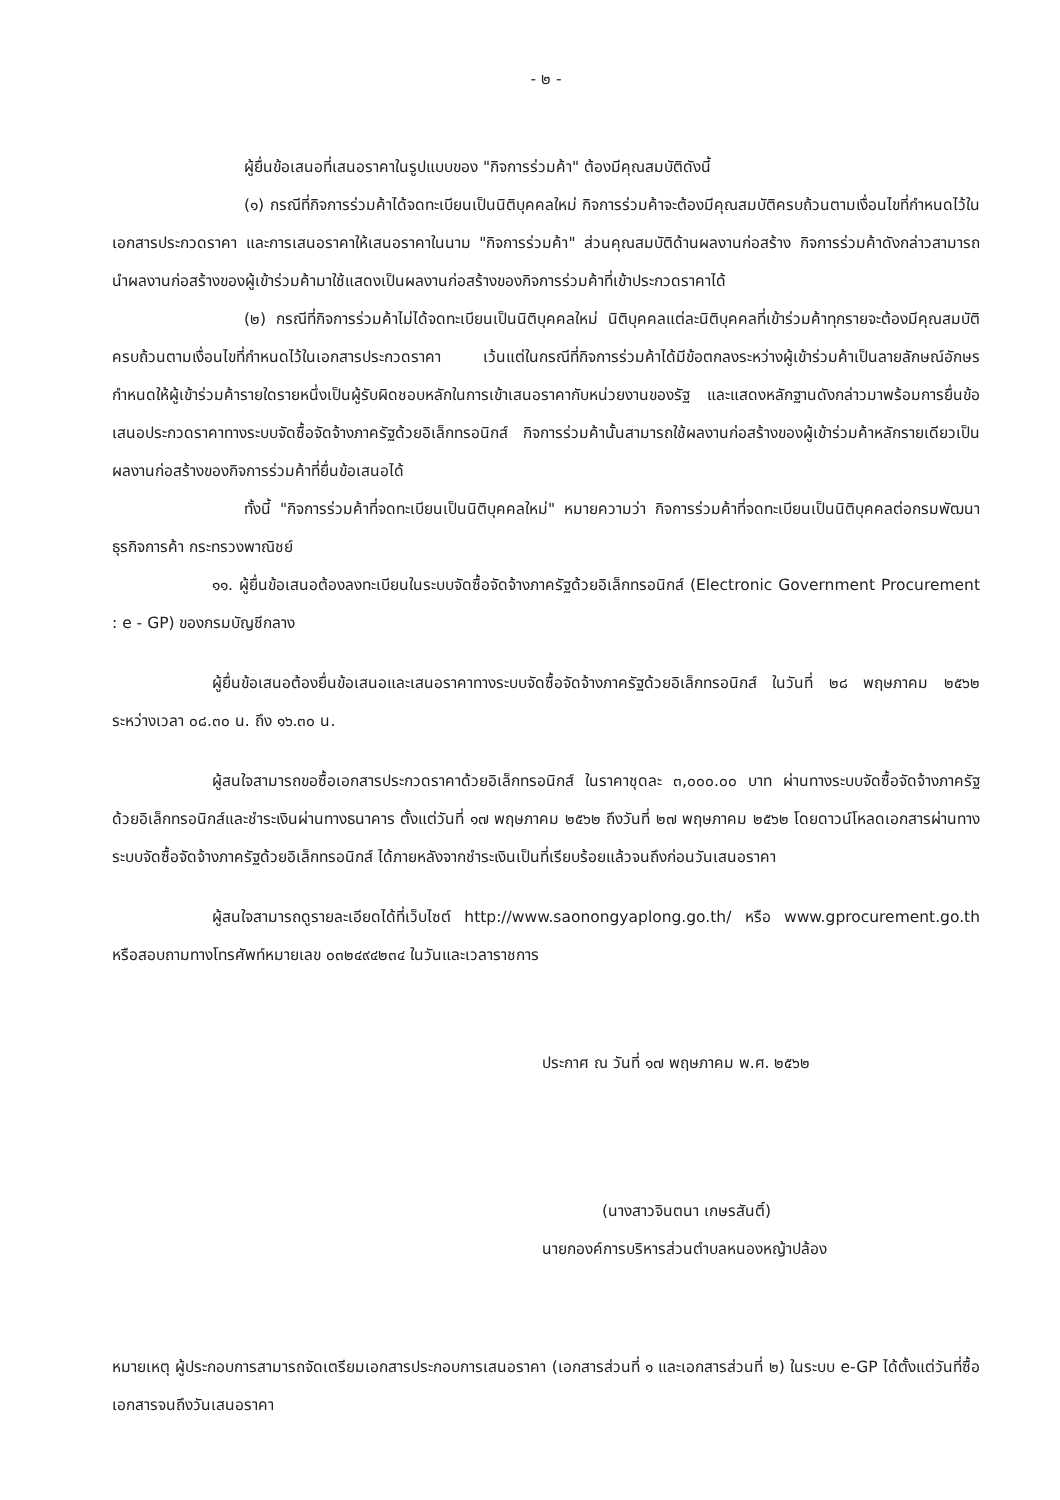- ๒ -
ผู้ยื่นข้อเสนอที่เสนอราคาในรูปแบบของ "กิจการร่วมค้า" ต้องมีคุณสมบัติดังนี้
(๑) กรณีที่กิจการร่วมค้าได้จดทะเบียนเป็นนิติบุคคลใหม่ กิจการร่วมค้าจะต้องมีคุณสมบัติครบถ้วนตามเงื่อนไขที่กำหนดไว้ในเอกสารประกวดราคา และการเสนอราคาให้เสนอราคาในนาม "กิจการร่วมค้า" ส่วนคุณสมบัติด้านผลงานก่อสร้าง กิจการร่วมค้าดังกล่าวสามารถนำผลงานก่อสร้างของผู้เข้าร่วมค้ามาใช้แสดงเป็นผลงานก่อสร้างของกิจการร่วมค้าที่เข้าประกวดราคาได้
(๒) กรณีที่กิจการร่วมค้าไม่ได้จดทะเบียนเป็นนิติบุคคลใหม่ นิติบุคคลแต่ละนิติบุคคลที่เข้าร่วมค้าทุกรายจะต้องมีคุณสมบัติครบถ้วนตามเงื่อนไขที่กำหนดไว้ในเอกสารประกวดราคา เว้นแต่ในกรณีที่กิจการร่วมค้าได้มีข้อตกลงระหว่างผู้เข้าร่วมค้าเป็นลายลักษณ์อักษรกำหนดให้ผู้เข้าร่วมค้ารายใดรายหนึ่งเป็นผู้รับผิดชอบหลักในการเข้าเสนอราคากับหน่วยงานของรัฐ และแสดงหลักฐานดังกล่าวมาพร้อมการยื่นข้อเสนอประกวดราคาทางระบบจัดซื้อจัดจ้างภาครัฐด้วยอิเล็กทรอนิกส์ กิจการร่วมค้านั้นสามารถใช้ผลงานก่อสร้างของผู้เข้าร่วมค้าหลักรายเดียวเป็นผลงานก่อสร้างของกิจการร่วมค้าที่ยื่นข้อเสนอได้
ทั้งนี้ "กิจการร่วมค้าที่จดทะเบียนเป็นนิติบุคคลใหม่" หมายความว่า กิจการร่วมค้าที่จดทะเบียนเป็นนิติบุคคลต่อกรมพัฒนาธุรกิจการค้า กระทรวงพาณิชย์
๑๑. ผู้ยื่นข้อเสนอต้องลงทะเบียนในระบบจัดซื้อจัดจ้างภาครัฐด้วยอิเล็กทรอนิกส์ (Electronic Government Procurement : e - GP) ของกรมบัญชีกลาง
ผู้ยื่นข้อเสนอต้องยื่นข้อเสนอและเสนอราคาทางระบบจัดซื้อจัดจ้างภาครัฐด้วยอิเล็กทรอนิกส์ ในวันที่ ๒๘ พฤษภาคม ๒๕๖๒ ระหว่างเวลา ๐๘.๓๐ น. ถึง ๑๖.๓๐ น.
ผู้สนใจสามารถขอซื้อเอกสารประกวดราคาด้วยอิเล็กทรอนิกส์ ในราคาชุดละ ๓,๐๐๐.๐๐ บาท ผ่านทางระบบจัดซื้อจัดจ้างภาครัฐด้วยอิเล็กทรอนิกส์และชำระเงินผ่านทางธนาคาร ตั้งแต่วันที่ ๑๗ พฤษภาคม ๒๕๖๒ ถึงวันที่ ๒๗ พฤษภาคม ๒๕๖๒ โดยดาวน์โหลดเอกสารผ่านทางระบบจัดซื้อจัดจ้างภาครัฐด้วยอิเล็กทรอนิกส์ ได้ภายหลังจากชำระเงินเป็นที่เรียบร้อยแล้วจนถึงก่อนวันเสนอราคา
ผู้สนใจสามารถดูรายละเอียดได้ที่เว็บไซต์ http://www.saonongyaplong.go.th/ หรือ www.gprocurement.go.th หรือสอบถามทางโทรศัพท์หมายเลข ๐๓๒๔๙๔๒๓๔ ในวันและเวลาราชการ
ประกาศ ณ วันที่ ๑๗ พฤษภาคม พ.ศ. ๒๕๖๒
(นางสาวจินตนา เกษรสันติ์)
นายกองค์การบริหารส่วนตำบลหนองหญ้าปล้อง
หมายเหตุ ผู้ประกอบการสามารถจัดเตรียมเอกสารประกอบการเสนอราคา (เอกสารส่วนที่ ๑ และเอกสารส่วนที่ ๒) ในระบบ e-GP ได้ตั้งแต่วันที่ซื้อเอกสารจนถึงวันเสนอราคา